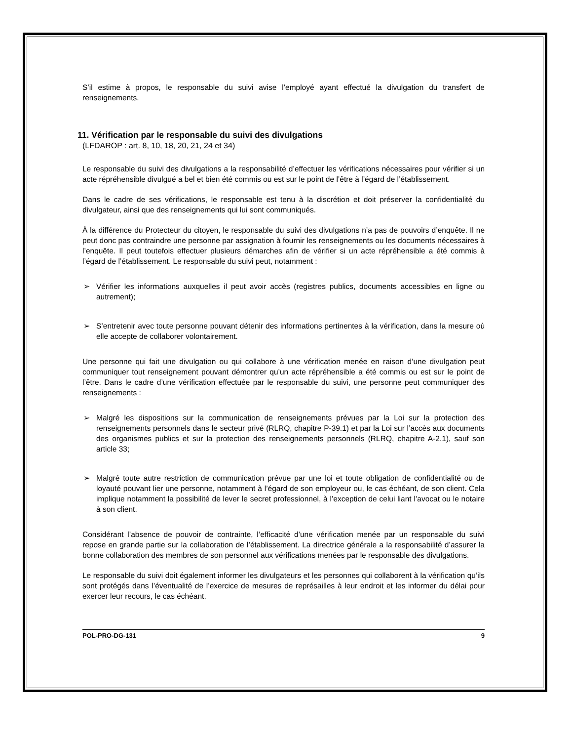S’il estime à propos, le responsable du suivi avise l’employé ayant effectué la divulgation du transfert de renseignements.
11. Vérification par le responsable du suivi des divulgations
(LFDAROP : art. 8, 10, 18, 20, 21, 24 et 34)
Le responsable du suivi des divulgations a la responsabilité d’effectuer les vérifications nécessaires pour vérifier si un acte répréhensible divulgué a bel et bien été commis ou est sur le point de l’être à l’égard de l’établissement.
Dans le cadre de ses vérifications, le responsable est tenu à la discrétion et doit préserver la confidentialité du divulgateur, ainsi que des renseignements qui lui sont communiqués.
À la différence du Protecteur du citoyen, le responsable du suivi des divulgations n’a pas de pouvoirs d’enquête. Il ne peut donc pas contraindre une personne par assignation à fournir les renseignements ou les documents nécessaires à l’enquête. Il peut toutefois effectuer plusieurs démarches afin de vérifier si un acte répréhensible a été commis à l’égard de l’établissement. Le responsable du suivi peut, notamment :
➢ Vérifier les informations auxquelles il peut avoir accès (registres publics, documents accessibles en ligne ou autrement);
➢ S’entretenir avec toute personne pouvant détenir des informations pertinentes à la vérification, dans la mesure où elle accepte de collaborer volontairement.
Une personne qui fait une divulgation ou qui collabore à une vérification menée en raison d’une divulgation peut communiquer tout renseignement pouvant démontrer qu’un acte répréhensible a été commis ou est sur le point de l’être. Dans le cadre d’une vérification effectuée par le responsable du suivi, une personne peut communiquer des renseignements :
➢ Malgré les dispositions sur la communication de renseignements prévues par la Loi sur la protection des renseignements personnels dans le secteur privé (RLRQ, chapitre P-39.1) et par la Loi sur l’accès aux documents des organismes publics et sur la protection des renseignements personnels (RLRQ, chapitre A-2.1), sauf son article 33;
➢ Malgré toute autre restriction de communication prévue par une loi et toute obligation de confidentialité ou de loyauté pouvant lier une personne, notamment à l’égard de son employeur ou, le cas échéant, de son client. Cela implique notamment la possibilité de lever le secret professionnel, à l’exception de celui liant l’avocat ou le notaire à son client.
Considérant l’absence de pouvoir de contrainte, l’efficacité d’une vérification menée par un responsable du suivi repose en grande partie sur la collaboration de l’établissement. La directrice générale a la responsabilité d’assurer la bonne collaboration des membres de son personnel aux vérifications menées par le responsable des divulgations.
Le responsable du suivi doit également informer les divulgateurs et les personnes qui collaborent à la vérification qu’ils sont protégés dans l’éventualité de l’exercice de mesures de représailles à leur endroit et les informer du délai pour exercer leur recours, le cas échéant.
POL-PRO-DG-131 9